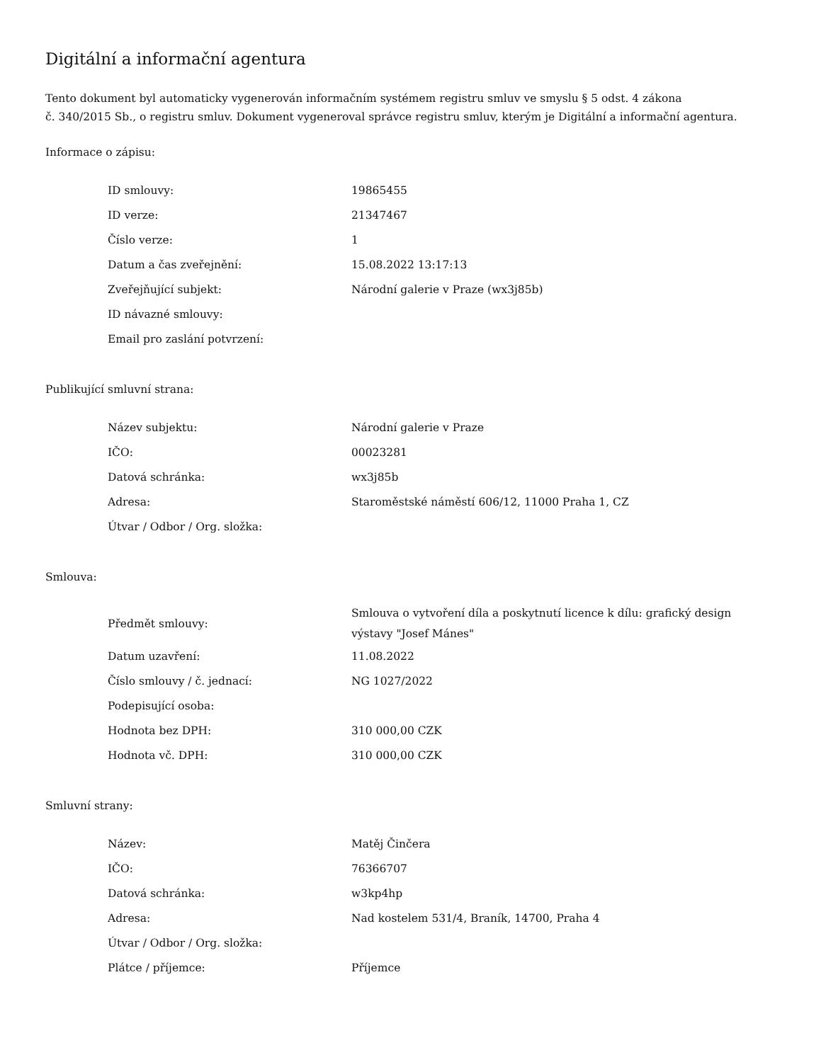Digitální a informační agentura
Tento dokument byl automaticky vygenerován informačním systémem registru smluv ve smyslu § 5 odst. 4 zákona
č. 340/2015 Sb., o registru smluv. Dokument vygeneroval správce registru smluv, kterým je Digitální a informační agentura.
Informace o zápisu:
| ID smlouvy: | 19865455 |
| ID verze: | 21347467 |
| Číslo verze: | 1 |
| Datum a čas zveřejnění: | 15.08.2022 13:17:13 |
| Zveřejňující subjekt: | Národní galerie v Praze (wx3j85b) |
| ID návazné smlouvy: | |
| Email pro zaslání potvrzení: | |
Publikující smluvní strana:
| Název subjektu: | Národní galerie v Praze |
| IČO: | 00023281 |
| Datová schránka: | wx3j85b |
| Adresa: | Staroměstské náměstí 606/12, 11000 Praha 1, CZ |
| Útvar / Odbor / Org. složka: | |
Smlouva:
| Předmět smlouvy: | Smlouva o vytvoření díla a poskytnutí licence k dílu: grafický design výstavy "Josef Mánes" |
| Datum uzavření: | 11.08.2022 |
| Číslo smlouvy / č. jednací: | NG 1027/2022 |
| Podepisující osoba: | |
| Hodnota bez DPH: | 310 000,00 CZK |
| Hodnota vč. DPH: | 310 000,00 CZK |
Smluvní strany:
| Název: | Matěj Činčera |
| IČO: | 76366707 |
| Datová schránka: | w3kp4hp |
| Adresa: | Nad kostelem 531/4, Braník, 14700, Praha 4 |
| Útvar / Odbor / Org. složka: | |
| Plátce / příjemce: | Příjemce |